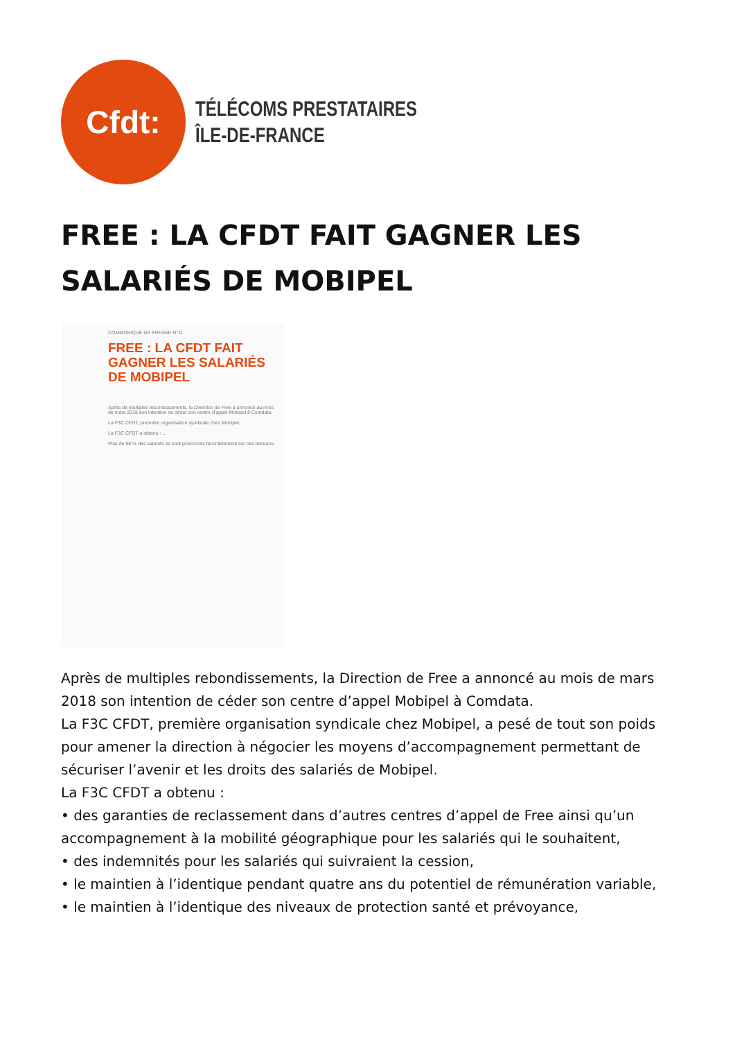Cfdt:
TÉLÉCOMS PRESTATAIRES
ÎLE-DE-FRANCE
FREE : LA CFDT FAIT GAGNER LES SALARIÉS DE MOBIPEL
COMMUNIQUÉ DE PRESSE N°11
FREE : LA CFDT FAIT GAGNER LES SALARIÉS DE MOBIPEL
Après de multiples rebondissements, la Direction de Free a annoncé au mois de mars 2018 son intention de céder son centre d'appel Mobipel à Comdata.
La F3C CFDT, première organisation syndicale chez Mobipel...
La F3C CFDT a obtenu : ...
Plus de 98 % des salariés se sont prononcés favorablement sur ces mesures.
Après de multiples rebondissements, la Direction de Free a annoncé au mois de mars 2018 son intention de céder son centre d’appel Mobipel à Comdata.
La F3C CFDT, première organisation syndicale chez Mobipel, a pesé de tout son poids pour amener la direction à négocier les moyens d’accompagnement permettant de sécuriser l’avenir et les droits des salariés de Mobipel.
La F3C CFDT a obtenu :
• des garanties de reclassement dans d’autres centres d’appel de Free ainsi qu’un accompagnement à la mobilité géographique pour les salariés qui le souhaitent,
• des indemnités pour les salariés qui suivraient la cession,
• le maintien à l’identique pendant quatre ans du potentiel de rémunération variable,
• le maintien à l’identique des niveaux de protection santé et prévoyance,